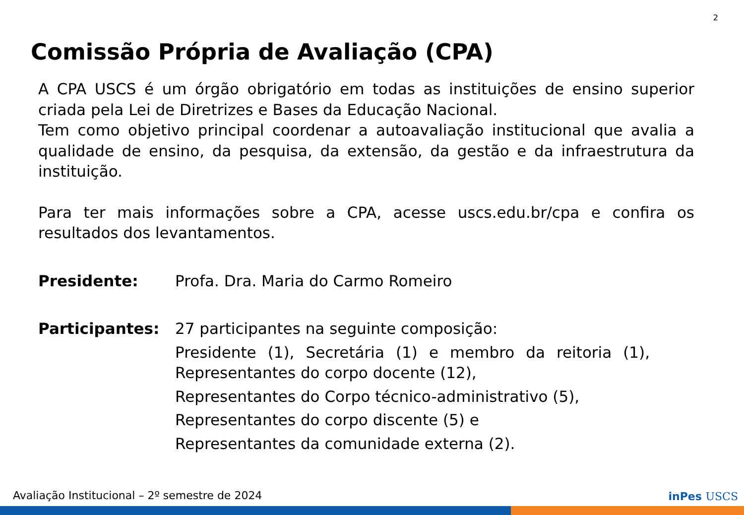2
Comissão Própria de Avaliação (CPA)
A CPA USCS é um órgão obrigatório em todas as instituições de ensino superior criada pela Lei de Diretrizes e Bases da Educação Nacional.
Tem como objetivo principal coordenar a autoavaliação institucional que avalia a qualidade de ensino, da pesquisa, da extensão, da gestão e da infraestrutura da instituição.
Para ter mais informações sobre a CPA, acesse uscs.edu.br/cpa e confira os resultados dos levantamentos.
Presidente: Profa. Dra. Maria do Carmo Romeiro
Participantes: 27 participantes na seguinte composição:
Presidente (1), Secretária (1) e membro da reitoria (1), Representantes do corpo docente (12),
Representantes do Corpo técnico-administrativo (5),
Representantes do corpo discente (5) e
Representantes da comunidade externa (2).
Avaliação Institucional – 2º semestre de 2024
inPes USCS